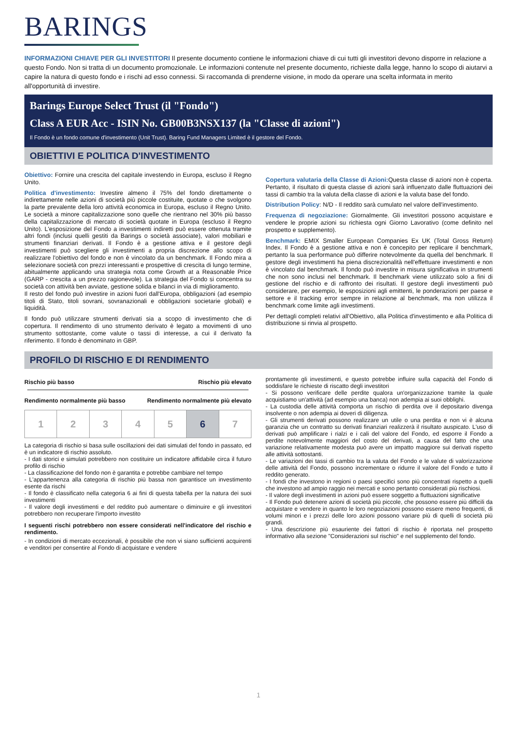BARINGS
INFORMAZIONI CHIAVE PER GLI INVESTITORI Il presente documento contiene le informazioni chiave di cui tutti gli investitori devono disporre in relazione a questo Fondo. Non si tratta di un documento promozionale. Le informazioni contenute nel presente documento, richieste dalla legge, hanno lo scopo di aiutarvi a capire la natura di questo fondo e i rischi ad esso connessi. Si raccomanda di prenderne visione, in modo da operare una scelta informata in merito all'opportunità di investire.
Barings Europe Select Trust (il "Fondo")
Class A EUR Acc - ISIN No. GB00B3NSX137 (la "Classe di azioni")
Il Fondo è un fondo comune d'investimento (Unit Trust). Baring Fund Managers Limited è il gestore del Fondo.
OBIETTIVI E POLITICA D'INVESTIMENTO
Obiettivo: Fornire una crescita del capitale investendo in Europa, escluso il Regno Unito.
Politica d'investimento: Investire almeno il 75% del fondo direttamente o indirettamente nelle azioni di società più piccole costituite, quotate o che svolgono la parte prevalente della loro attività economica in Europa, escluso il Regno Unito. Le società a minore capitalizzazione sono quelle che rientrano nel 30% più basso della capitalizzazione di mercato di società quotate in Europa (escluso il Regno Unito). L'esposizione del Fondo a investimenti indiretti può essere ottenuta tramite altri fondi (inclusi quelli gestiti da Barings o società associate), valori mobiliari e strumenti finanziari derivati. Il Fondo è a gestione attiva e il gestore degli investimenti può scegliere gli investimenti a propria discrezione allo scopo di realizzare l'obiettivo del fondo e non è vincolato da un benchmark. Il Fondo mira a selezionare società con prezzi interessanti e prospettive di crescita di lungo termine, abitualmente applicando una strategia nota come Growth at a Reasonable Price (GARP - crescita a un prezzo ragionevole). La strategia del Fondo si concentra su società con attività ben avviate, gestione solida e bilanci in via di miglioramento.
Il resto del fondo può investire in azioni fuori dall'Europa, obbligazioni (ad esempio titoli di Stato, titoli sovrani, sovranazionali e obbligazioni societarie globali) e liquidità.
Il fondo può utilizzare strumenti derivati sia a scopo di investimento che di copertura. Il rendimento di uno strumento derivato è legato a movimenti di uno strumento sottostante, come valute o tassi di interesse, a cui il derivato fa riferimento. Il fondo è denominato in GBP.
Copertura valutaria della Classe di Azioni: Questa classe di azioni non è coperta. Pertanto, il risultato di questa classe di azioni sarà influenzato dalle fluttuazioni dei tassi di cambio tra la valuta della classe di azioni e la valuta base del fondo.
Distribution Policy: N/D - Il reddito sarà cumulato nel valore dell'investimento.
Frequenza di negoziazione: Giornalmente. Gli investitori possono acquistare e vendere le proprie azioni su richiesta ogni Giorno Lavorativo (come definito nel prospetto e supplemento).
Benchmark: EMIX Smaller European Companies Ex UK (Total Gross Return) Index. Il Fondo è a gestione attiva e non è concepito per replicare il benchmark, pertanto la sua performance può differire notevolmente da quella del benchmark. Il gestore degli investimenti ha piena discrezionalità nell'effettuare investimenti e non è vincolato dal benchmark. Il fondo può investire in misura significativa in strumenti che non sono inclusi nel benchmark. Il benchmark viene utilizzato solo a fini di gestione del rischio e di raffronto dei risultati. Il gestore degli investimenti può considerare, per esempio, le esposizioni agli emittenti, le ponderazioni per paese e settore e il tracking error sempre in relazione al benchmark, ma non utilizza il benchmark come limite agli investimenti.
Per dettagli completi relativi all'Obiettivo, alla Politica d'investimento e alla Politica di distribuzione si rinvia al prospetto.
PROFILO DI RISCHIO E DI RENDIMENTO
Rischio più basso Rischio più elevato
Rendimento normalmente più basso Rendimento normalmente più elevato
| 1 | 2 | 3 | 4 | 5 | 6 | 7 |
La categoria di rischio si basa sulle oscillazioni dei dati simulati del fondo in passato, ed è un indicatore di rischio assoluto.
- I dati storici e simulati potrebbero non costituire un indicatore affidabile circa il futuro profilo di rischio
- La classificazione del fondo non è garantita e potrebbe cambiare nel tempo
- L'appartenenza alla categoria di rischio più bassa non garantisce un investimento esente da rischi
- Il fondo è classificato nella categoria 6 ai fini di questa tabella per la natura dei suoi investimenti
- Il valore degli investimenti e del reddito può aumentare o diminuire e gli investitori potrebbero non recuperare l'importo investito
I seguenti rischi potrebbero non essere considerati nell'indicatore del rischio e rendimento.
- In condizioni di mercato eccezionali, è possibile che non vi siano sufficienti acquirenti e venditori per consentire al Fondo di acquistare e vendere
prontamente gli investimenti, e questo potrebbe influire sulla capacità del Fondo di soddisfare le richieste di riscatto degli investitori
- Si possono verificare delle perdite qualora un'organizzazione tramite la quale acquistiamo un'attività (ad esempio una banca) non adempia ai suoi obblighi.
- La custodia delle attività comporta un rischio di perdita ove il depositario divenga insolvente o non adempia ai doveri di diligenza.
- Gli strumenti derivati possono realizzare un utile o una perdita e non vi è alcuna garanzia che un contratto su derivati finanziari realizzerà il risultato auspicato. L'uso di derivati può amplificare i rialzi e i cali del valore del Fondo, ed esporre il Fondo a perdite notevolmente maggiori del costo del derivati, a causa del fatto che una variazione relativamente modesta può avere un impatto maggiore sui derivati rispetto alle attività sottostanti.
- Le variazioni dei tassi di cambio tra la valuta del Fondo e le valute di valorizzazione delle attività del Fondo, possono incrementare o ridurre il valore del Fondo e tutto il reddito generato.
- I fondi che investono in regioni o paesi specifici sono più concentrati rispetto a quelli che investono ad ampio raggio nei mercati e sono pertanto considerati più rischiosi.
- Il valore degli investimenti in azioni può essere soggetto a fluttuazioni significative
- Il Fondo può detenere azioni di società più piccole, che possono essere più difficili da acquistare e vendere in quanto le loro negoziazioni possono essere meno frequenti, di volumi minori e i prezzi delle loro azioni possono variare più di quelli di società più grandi.
- Una descrizione più esauriente dei fattori di rischio è riportata nel prospetto informativo alla sezione "Considerazioni sul rischio" e nel supplemento del fondo.
1